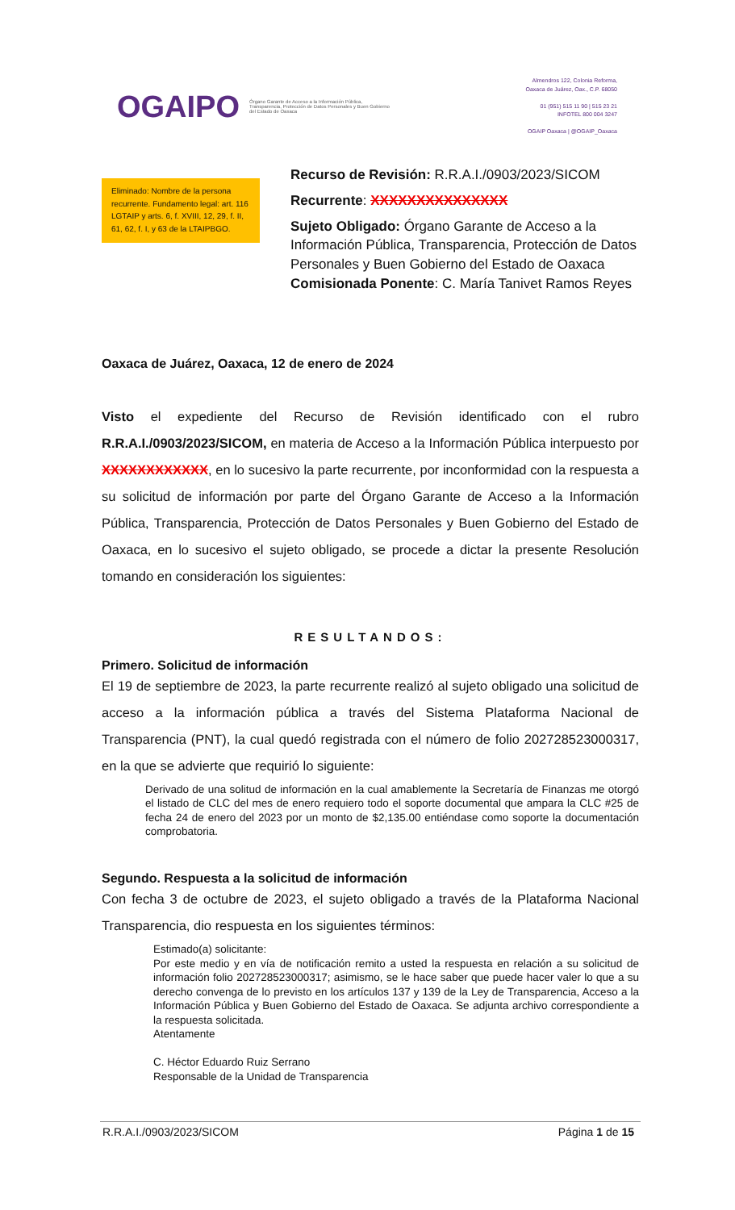OGAIPO
Órgano Garante de Acceso a la Información Pública, Transparencia, Protección de Datos Personales y Buen Gobierno del Estado de Oaxaca
Almendros 122, Colonia Reforma,
Oaxaca de Juárez, Oax., C.P. 68050
01 (951) 515 11 90 | 515 23 21
INFOTEL 800 004 3247
OGAIP Oaxaca | @OGAIP_Oaxaca
Eliminado: Nombre de la persona recurrente. Fundamento legal: art. 116 LGTAIP y arts. 6, f. XVIII, 12, 29, f. II, 61, 62, f. I, y 63 de la LTAIPBGO.
Recurso de Revisión: R.R.A.I./0903/2023/SICOM
Recurrente: XXXXXXXXXXXXXXX
Sujeto Obligado: Órgano Garante de Acceso a la Información Pública, Transparencia, Protección de Datos Personales y Buen Gobierno del Estado de Oaxaca
Comisionada Ponente: C. María Tanivet Ramos Reyes
Oaxaca de Juárez, Oaxaca, 12 de enero de 2024
Visto el expediente del Recurso de Revisión identificado con el rubro R.R.A.I./0903/2023/SICOM, en materia de Acceso a la Información Pública interpuesto por XXXXXXXXXXXX, en lo sucesivo la parte recurrente, por inconformidad con la respuesta a su solicitud de información por parte del Órgano Garante de Acceso a la Información Pública, Transparencia, Protección de Datos Personales y Buen Gobierno del Estado de Oaxaca, en lo sucesivo el sujeto obligado, se procede a dictar la presente Resolución tomando en consideración los siguientes:
RESULTANDOS:
Primero. Solicitud de información
El 19 de septiembre de 2023, la parte recurrente realizó al sujeto obligado una solicitud de acceso a la información pública a través del Sistema Plataforma Nacional de Transparencia (PNT), la cual quedó registrada con el número de folio 202728523000317, en la que se advierte que requirió lo siguiente:
Derivado de una solitud de información en la cual amablemente la Secretaría de Finanzas me otorgó el listado de CLC del mes de enero requiero todo el soporte documental que ampara la CLC #25 de fecha 24 de enero del 2023 por un monto de $2,135.00 entiéndase como soporte la documentación comprobatoria.
Segundo. Respuesta a la solicitud de información
Con fecha 3 de octubre de 2023, el sujeto obligado a través de la Plataforma Nacional Transparencia, dio respuesta en los siguientes términos:
Estimado(a) solicitante:
Por este medio y en vía de notificación remito a usted la respuesta en relación a su solicitud de información folio 202728523000317; asimismo, se le hace saber que puede hacer valer lo que a su derecho convenga de lo previsto en los artículos 137 y 139 de la Ley de Transparencia, Acceso a la Información Pública y Buen Gobierno del Estado de Oaxaca. Se adjunta archivo correspondiente a la respuesta solicitada.
Atentamente
C. Héctor Eduardo Ruiz Serrano
Responsable de la Unidad de Transparencia
R.R.A.I./0903/2023/SICOM Página 1 de 15